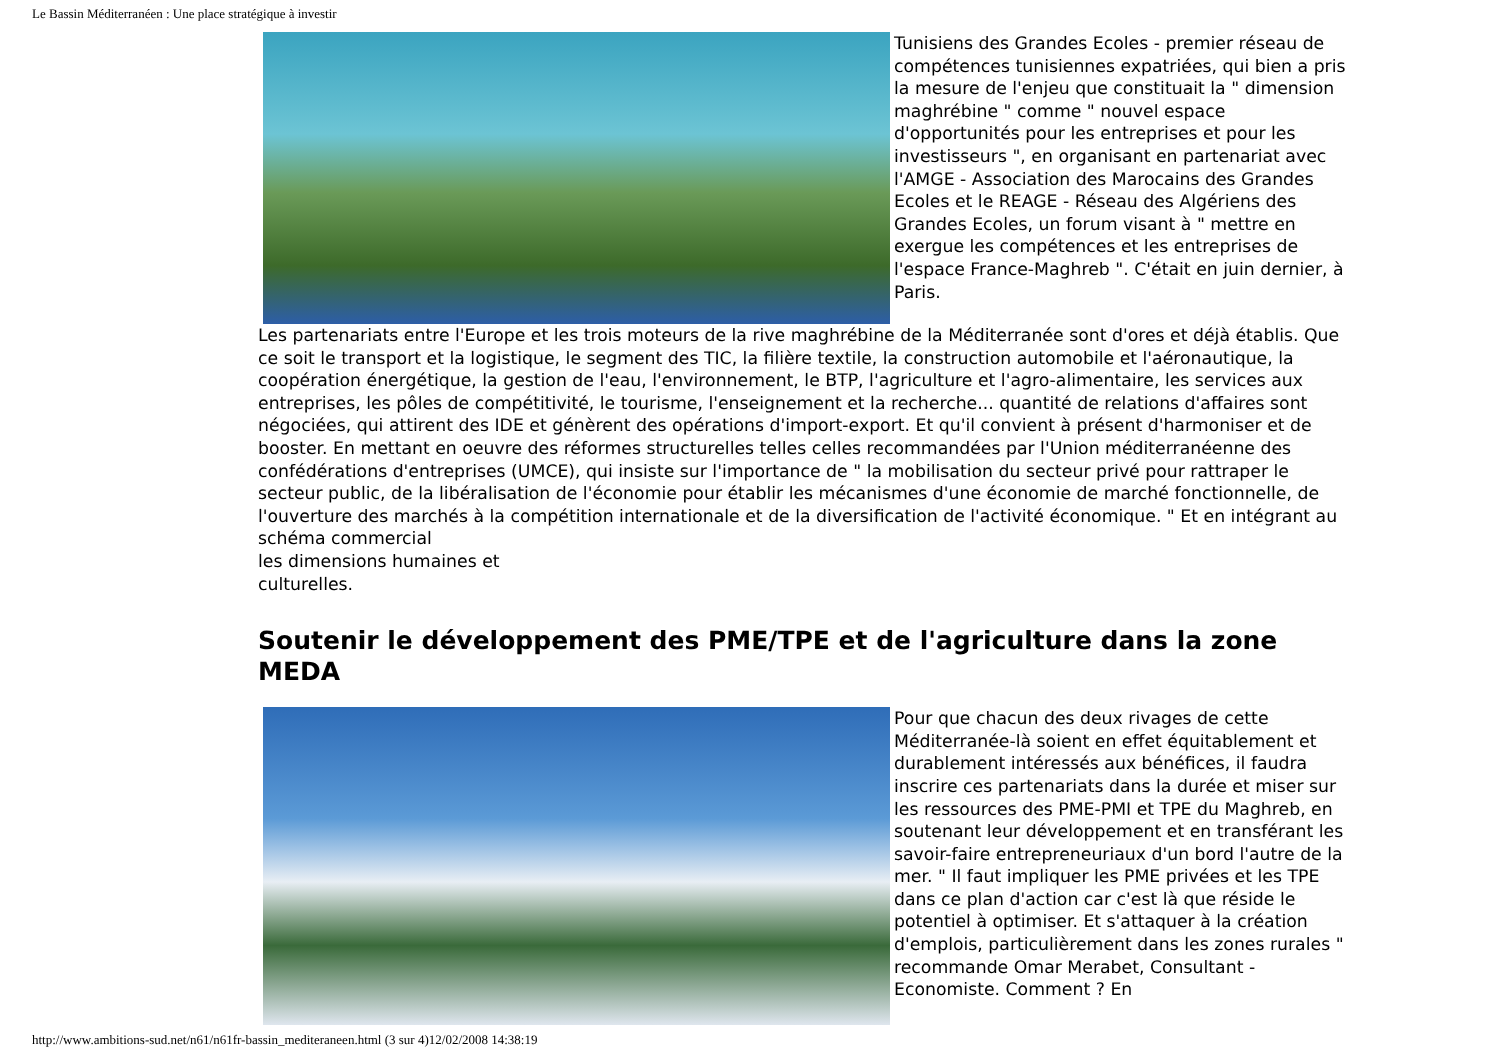Le Bassin Méditerranéen : Une place stratégique à investir
Tunisiens des Grandes Ecoles - premier réseau de compétences tunisiennes expatriées, qui bien a pris la mesure de l'enjeu que constituait la " dimension maghrébine " comme " nouvel espace d'opportunités pour les entreprises et pour les investisseurs ", en organisant en partenariat avec l'AMGE - Association des Marocains des Grandes Ecoles et le REAGE - Réseau des Algériens des Grandes Ecoles, un forum visant à " mettre en exergue les compétences et les entreprises de l'espace France-Maghreb ". C'était en juin dernier, à Paris.
Les partenariats entre l'Europe et les trois moteurs de la rive maghrébine de la Méditerranée sont d'ores et déjà établis. Que ce soit le transport et la logistique, le segment des TIC, la filière textile, la construction automobile et l'aéronautique, la coopération énergétique, la gestion de l'eau, l'environnement, le BTP, l'agriculture et l'agro-alimentaire, les services aux entreprises, les pôles de compétitivité, le tourisme, l'enseignement et la recherche... quantité de relations d'affaires sont négociées, qui attirent des IDE et génèrent des opérations d'import-export. Et qu'il convient à présent d'harmoniser et de booster. En mettant en oeuvre des réformes structurelles telles celles recommandées par l'Union méditerranéenne des confédérations d'entreprises (UMCE), qui insiste sur l'importance de " la mobilisation du secteur privé pour rattraper le secteur public, de la libéralisation de l'économie pour établir les mécanismes d'une économie de marché fonctionnelle, de l'ouverture des marchés à la compétition internationale et de la diversification de l'activité économique. " Et en intégrant au schéma commercial
les dimensions humaines et
culturelles.
Soutenir le développement des PME/TPE et de l'agriculture dans la zone MEDA
Pour que chacun des deux rivages de cette Méditerranée-là soient en effet équitablement et durablement intéressés aux bénéfices, il faudra inscrire ces partenariats dans la durée et miser sur les ressources des PME-PMI et TPE du Maghreb, en soutenant leur développement et en transférant les savoir-faire entrepreneuriaux d'un bord l'autre de la mer. " Il faut impliquer les PME privées et les TPE dans ce plan d'action car c'est là que réside le potentiel à optimiser. Et s'attaquer à la création d'emplois, particulièrement dans les zones rurales " recommande Omar Merabet, Consultant - Economiste. Comment ? En
http://www.ambitions-sud.net/n61/n61fr-bassin_mediteraneen.html (3 sur 4)12/02/2008 14:38:19